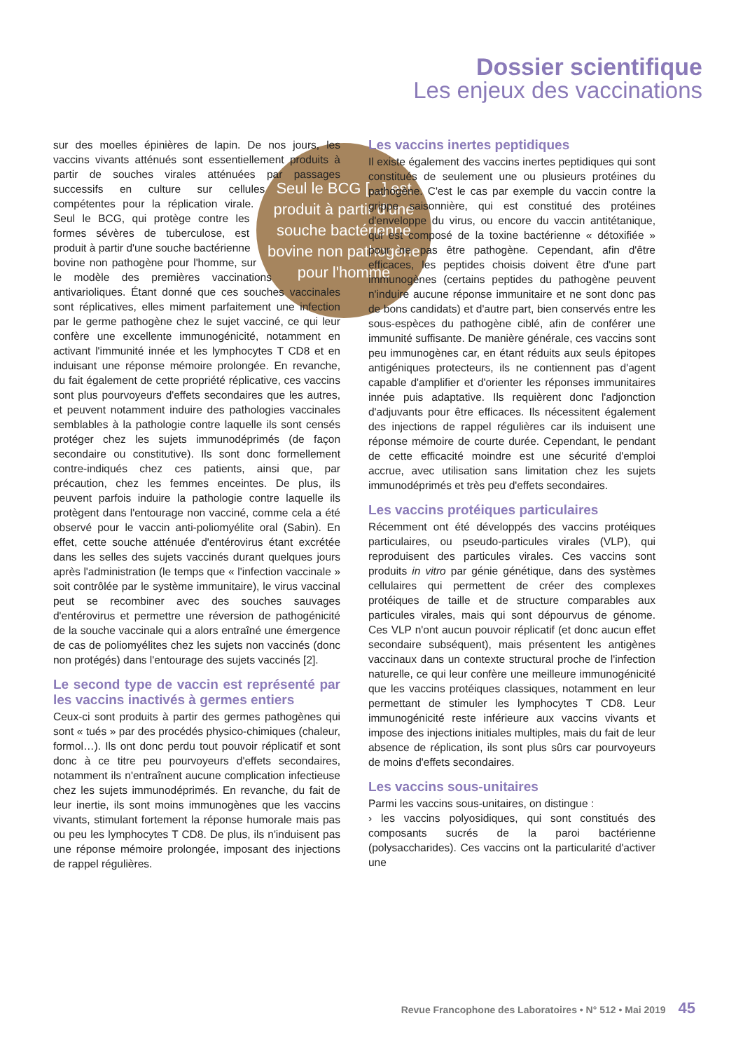Dossier scientifique
Les enjeux des vaccinations
Seul le BCG [...] est produit à partir d'une souche bactérienne bovine non pathogène pour l'homme
sur des moelles épinières de lapin. De nos jours, les vaccins vivants atténués sont essentiellement produits à partir de souches virales atténuées par passages successifs en culture sur cellules compétentes pour la réplication virale. Seul le BCG, qui protège contre les formes sévères de tuberculose, est produit à partir d'une souche bactérienne bovine non pathogène pour l'homme, sur le modèle des premières vaccinations antivarioliques. Étant donné que ces souches vaccinales sont réplicatives, elles miment parfaitement une infection par le germe pathogène chez le sujet vacciné, ce qui leur confère une excellente immunogénicité, notamment en activant l'immunité innée et les lymphocytes T CD8 et en induisant une réponse mémoire prolongée. En revanche, du fait également de cette propriété réplicative, ces vaccins sont plus pourvoyeurs d'effets secondaires que les autres, et peuvent notamment induire des pathologies vaccinales semblables à la pathologie contre laquelle ils sont censés protéger chez les sujets immunodéprimés (de façon secondaire ou constitutive). Ils sont donc formellement contre-indiqués chez ces patients, ainsi que, par précaution, chez les femmes enceintes. De plus, ils peuvent parfois induire la pathologie contre laquelle ils protègent dans l'entourage non vacciné, comme cela a été observé pour le vaccin anti-poliomyélite oral (Sabin). En effet, cette souche atténuée d'entérovirus étant excrétée dans les selles des sujets vaccinés durant quelques jours après l'administration (le temps que « l'infection vaccinale » soit contrôlée par le système immunitaire), le virus vaccinal peut se recombiner avec des souches sauvages d'entérovirus et permettre une réversion de pathogénicité de la souche vaccinale qui a alors entraîné une émergence de cas de poliomyélites chez les sujets non vaccinés (donc non protégés) dans l'entourage des sujets vaccinés [2].
Le second type de vaccin est représenté par les vaccins inactivés à germes entiers
Ceux-ci sont produits à partir des germes pathogènes qui sont « tués » par des procédés physico-chimiques (chaleur, formol…). Ils ont donc perdu tout pouvoir réplicatif et sont donc à ce titre peu pourvoyeurs d'effets secondaires, notamment ils n'entraînent aucune complication infectieuse chez les sujets immunodéprimés. En revanche, du fait de leur inertie, ils sont moins immunogènes que les vaccins vivants, stimulant fortement la réponse humorale mais pas ou peu les lymphocytes T CD8. De plus, ils n'induisent pas une réponse mémoire prolongée, imposant des injections de rappel régulières.
Les vaccins inertes peptidiques
Il existe également des vaccins inertes peptidiques qui sont constitués de seulement une ou plusieurs protéines du pathogène. C'est le cas par exemple du vaccin contre la grippe saisonnière, qui est constitué des protéines d'enveloppe du virus, ou encore du vaccin antitétanique, qui est composé de la toxine bactérienne « détoxifiée » pour ne pas être pathogène. Cependant, afin d'être efficaces, les peptides choisis doivent être d'une part immunogènes (certains peptides du pathogène peuvent n'induire aucune réponse immunitaire et ne sont donc pas de bons candidats) et d'autre part, bien conservés entre les sous-espèces du pathogène ciblé, afin de conférer une immunité suffisante. De manière générale, ces vaccins sont peu immunogènes car, en étant réduits aux seuls épitopes antigéniques protecteurs, ils ne contiennent pas d'agent capable d'amplifier et d'orienter les réponses immunitaires innée puis adaptative. Ils requièrent donc l'adjonction d'adjuvants pour être efficaces. Ils nécessitent également des injections de rappel régulières car ils induisent une réponse mémoire de courte durée. Cependant, le pendant de cette efficacité moindre est une sécurité d'emploi accrue, avec utilisation sans limitation chez les sujets immunodéprimés et très peu d'effets secondaires.
Les vaccins protéiques particulaires
Récemment ont été développés des vaccins protéiques particulaires, ou pseudo-particules virales (VLP), qui reproduisent des particules virales. Ces vaccins sont produits in vitro par génie génétique, dans des systèmes cellulaires qui permettent de créer des complexes protéiques de taille et de structure comparables aux particules virales, mais qui sont dépourvus de génome. Ces VLP n'ont aucun pouvoir réplicatif (et donc aucun effet secondaire subséquent), mais présentent les antigènes vaccinaux dans un contexte structural proche de l'infection naturelle, ce qui leur confère une meilleure immunogénicité que les vaccins protéiques classiques, notamment en leur permettant de stimuler les lymphocytes T CD8. Leur immunogénicité reste inférieure aux vaccins vivants et impose des injections initiales multiples, mais du fait de leur absence de réplication, ils sont plus sûrs car pourvoyeurs de moins d'effets secondaires.
Les vaccins sous-unitaires
Parmi les vaccins sous-unitaires, on distingue :
› les vaccins polyosidiques, qui sont constitués des composants sucrés de la paroi bactérienne (polysaccharides). Ces vaccins ont la particularité d'activer une
Revue Francophone des Laboratoires • N° 512 • Mai 2019 45